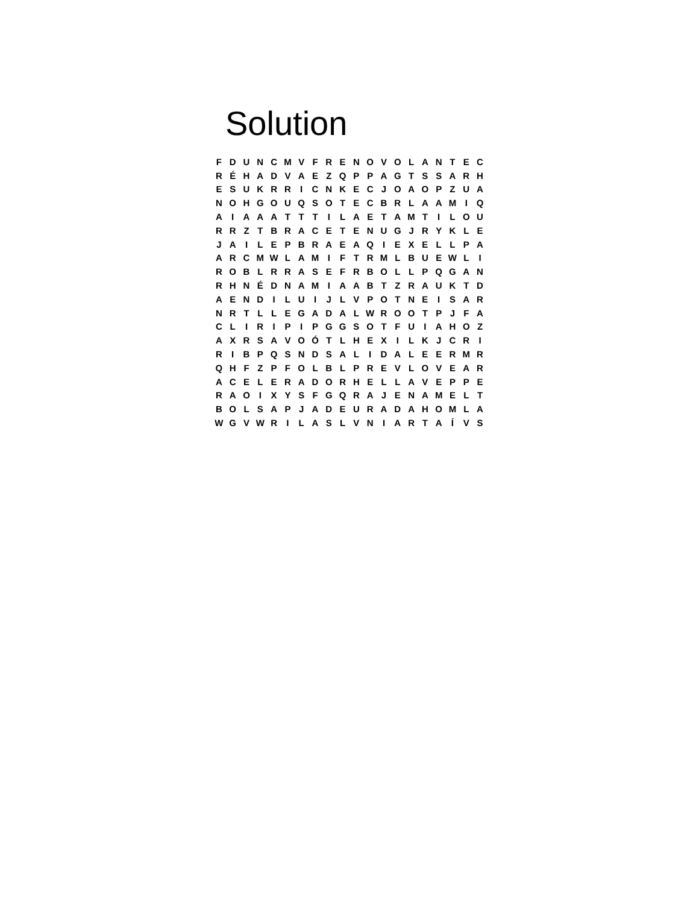Solution
| F | D | U | N | C | M | V | F | R | E | N | O | V | O | L | A | N | T | E | C |
| R | É | H | A | D | V | A | E | Z | Q | P | P | A | G | T | S | S | A | R | H |
| E | S | U | K | R | R | I | C | N | K | E | C | J | O | A | O | P | Z | U | A |
| N | O | H | G | O | U | Q | S | O | T | E | C | B | R | L | A | A | M | I | Q |
| A | I | A | A | A | T | T | T | I | L | A | E | T | A | M | T | I | L | O | U |
| R | R | Z | T | B | R | A | C | E | T | E | N | U | G | J | R | Y | K | L | E |
| J | A | I | L | E | P | B | R | A | E | A | Q | I | E | X | E | L | L | P | A |
| A | R | C | M | W | L | A | M | I | F | T | R | M | L | B | U | E | W | L | I |
| R | O | B | L | R | R | A | S | E | F | R | B | O | L | L | P | Q | G | A | N |
| R | H | N | É | D | N | A | M | I | A | A | B | T | Z | R | A | U | K | T | D |
| A | E | N | D | I | L | U | I | J | L | V | P | O | T | N | E | I | S | A | R |
| N | R | T | L | L | E | G | A | D | A | L | W | R | O | O | T | P | J | F | A |
| C | L | I | R | I | P | I | P | G | G | S | O | T | F | U | I | A | H | O | Z |
| A | X | R | S | A | V | O | Ó | T | L | H | E | X | I | L | K | J | C | R | I |
| R | I | B | P | Q | S | N | D | S | A | L | I | D | A | L | E | E | R | M | R |
| Q | H | F | Z | P | F | O | L | B | L | P | R | E | V | L | O | V | E | A | R |
| A | C | E | L | E | R | A | D | O | R | H | E | L | L | A | V | E | P | P | E |
| R | A | O | I | X | Y | S | F | G | Q | R | A | J | E | N | A | M | E | L | T |
| B | O | L | S | A | P | J | A | D | E | U | R | A | D | A | H | O | M | L | A |
| W | G | V | W | R | I | L | A | S | L | V | N | I | A | R | T | A | Í | V | S |